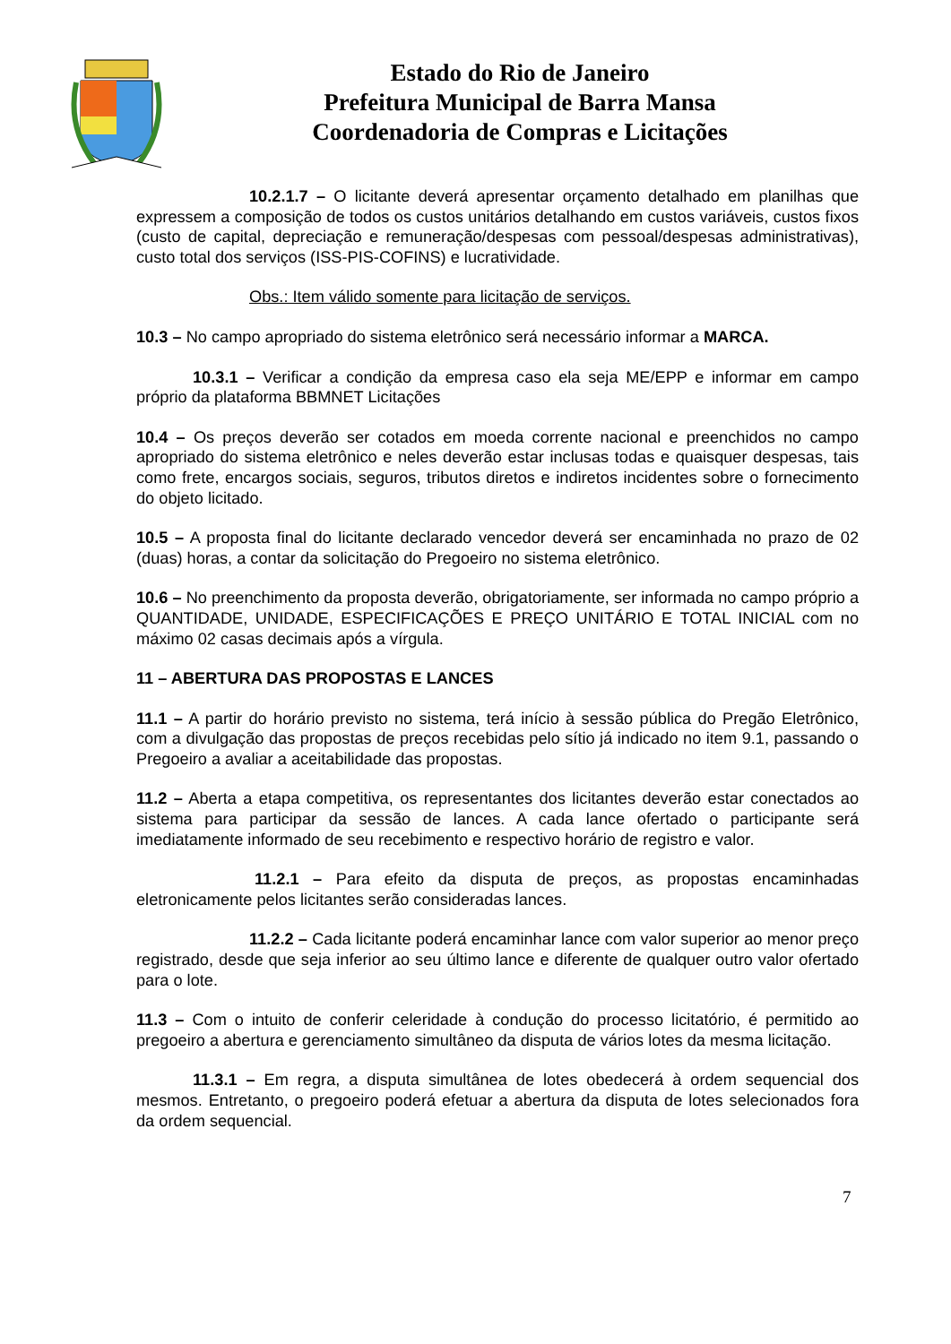Estado do Rio de Janeiro
Prefeitura Municipal de Barra Mansa
Coordenadoria de Compras e Licitações
10.2.1.7 – O licitante deverá apresentar orçamento detalhado em planilhas que expressem a composição de todos os custos unitários detalhando em custos variáveis, custos fixos (custo de capital, depreciação e remuneração/despesas com pessoal/despesas administrativas), custo total dos serviços (ISS-PIS-COFINS) e lucratividade.
Obs.: Item válido somente para licitação de serviços.
10.3 – No campo apropriado do sistema eletrônico será necessário informar a MARCA.
10.3.1 – Verificar a condição da empresa caso ela seja ME/EPP e informar em campo próprio da plataforma BBMNET Licitações
10.4 – Os preços deverão ser cotados em moeda corrente nacional e preenchidos no campo apropriado do sistema eletrônico e neles deverão estar inclusas todas e quaisquer despesas, tais como frete, encargos sociais, seguros, tributos diretos e indiretos incidentes sobre o fornecimento do objeto licitado.
10.5 – A proposta final do licitante declarado vencedor deverá ser encaminhada no prazo de 02 (duas) horas, a contar da solicitação do Pregoeiro no sistema eletrônico.
10.6 – No preenchimento da proposta deverão, obrigatoriamente, ser informada no campo próprio a QUANTIDADE, UNIDADE, ESPECIFICAÇÕES E PREÇO UNITÁRIO E TOTAL INICIAL com no máximo 02 casas decimais após a vírgula.
11 – ABERTURA DAS PROPOSTAS E LANCES
11.1 – A partir do horário previsto no sistema, terá início à sessão pública do Pregão Eletrônico, com a divulgação das propostas de preços recebidas pelo sítio já indicado no item 9.1, passando o Pregoeiro a avaliar a aceitabilidade das propostas.
11.2 – Aberta a etapa competitiva, os representantes dos licitantes deverão estar conectados ao sistema para participar da sessão de lances. A cada lance ofertado o participante será imediatamente informado de seu recebimento e respectivo horário de registro e valor.
11.2.1 – Para efeito da disputa de preços, as propostas encaminhadas eletronicamente pelos licitantes serão consideradas lances.
11.2.2 – Cada licitante poderá encaminhar lance com valor superior ao menor preço registrado, desde que seja inferior ao seu último lance e diferente de qualquer outro valor ofertado para o lote.
11.3 – Com o intuito de conferir celeridade à condução do processo licitatório, é permitido ao pregoeiro a abertura e gerenciamento simultâneo da disputa de vários lotes da mesma licitação.
11.3.1 – Em regra, a disputa simultânea de lotes obedecerá à ordem sequencial dos mesmos. Entretanto, o pregoeiro poderá efetuar a abertura da disputa de lotes selecionados fora da ordem sequencial.
7